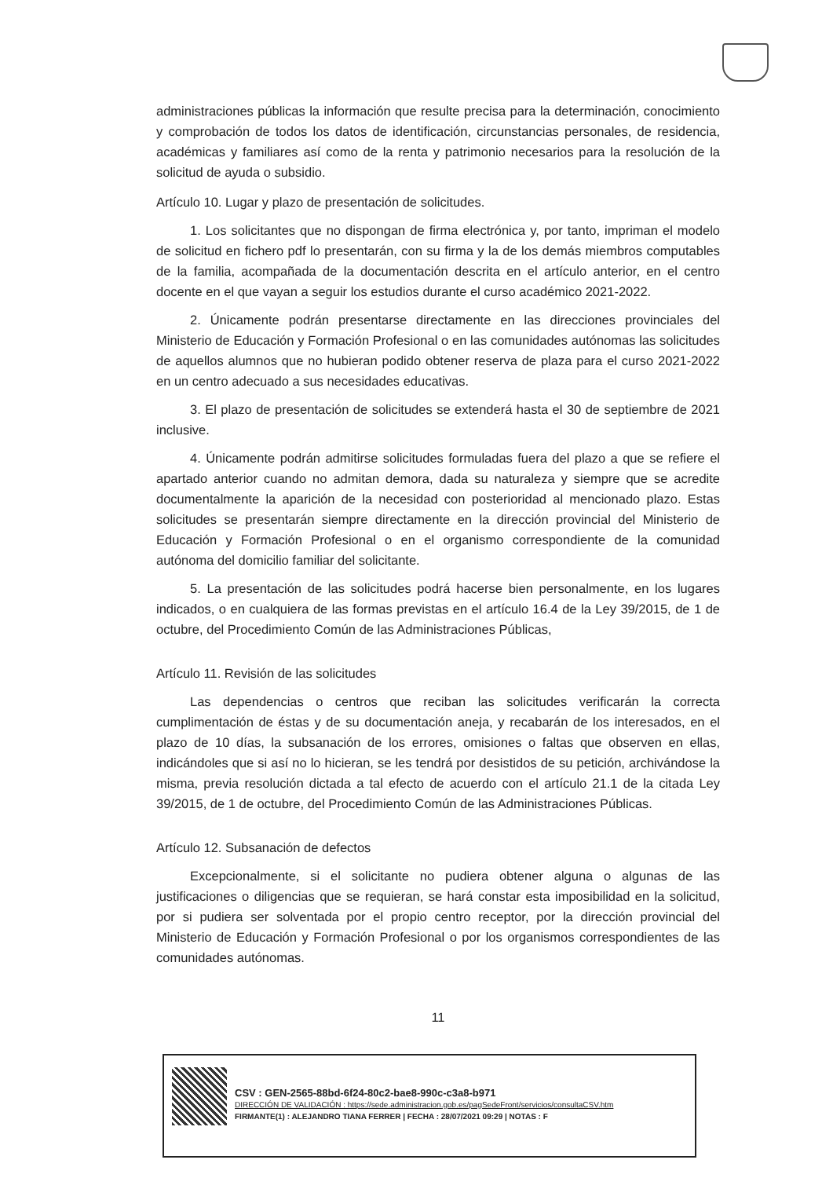administraciones públicas la información que resulte precisa para la determinación, conocimiento y comprobación de todos los datos de identificación, circunstancias personales, de residencia, académicas y familiares así como de la renta y patrimonio necesarios para la resolución de la solicitud de ayuda o subsidio.
Artículo 10. Lugar y plazo de presentación de solicitudes.
1. Los solicitantes que no dispongan de firma electrónica y, por tanto, impriman el modelo de solicitud en fichero pdf lo presentarán, con su firma y la de los demás miembros computables de la familia, acompañada de la documentación descrita en el artículo anterior, en el centro docente en el que vayan a seguir los estudios durante el curso académico 2021-2022.
2. Únicamente podrán presentarse directamente en las direcciones provinciales del Ministerio de Educación y Formación Profesional o en las comunidades autónomas las solicitudes de aquellos alumnos que no hubieran podido obtener reserva de plaza para el curso 2021-2022 en un centro adecuado a sus necesidades educativas.
3. El plazo de presentación de solicitudes se extenderá hasta el 30 de septiembre de 2021 inclusive.
4. Únicamente podrán admitirse solicitudes formuladas fuera del plazo a que se refiere el apartado anterior cuando no admitan demora, dada su naturaleza y siempre que se acredite documentalmente la aparición de la necesidad con posterioridad al mencionado plazo. Estas solicitudes se presentarán siempre directamente en la dirección provincial del Ministerio de Educación y Formación Profesional o en el organismo correspondiente de la comunidad autónoma del domicilio familiar del solicitante.
5. La presentación de las solicitudes podrá hacerse bien personalmente, en los lugares indicados, o en cualquiera de las formas previstas en el artículo 16.4 de la Ley 39/2015, de 1 de octubre, del Procedimiento Común de las Administraciones Públicas,
Artículo 11. Revisión de las solicitudes
Las dependencias o centros que reciban las solicitudes verificarán la correcta cumplimentación de éstas y de su documentación aneja, y recabarán de los interesados, en el plazo de 10 días, la subsanación de los errores, omisiones o faltas que observen en ellas, indicándoles que si así no lo hicieran, se les tendrá por desistidos de su petición, archivándose la misma, previa resolución dictada a tal efecto de acuerdo con el artículo 21.1 de la citada Ley 39/2015, de 1 de octubre, del Procedimiento Común de las Administraciones Públicas.
Artículo 12. Subsanación de defectos
Excepcionalmente, si el solicitante no pudiera obtener alguna o algunas de las justificaciones o diligencias que se requieran, se hará constar esta imposibilidad en la solicitud, por si pudiera ser solventada por el propio centro receptor, por la dirección provincial del Ministerio de Educación y Formación Profesional o por los organismos correspondientes de las comunidades autónomas.
11
CSV : GEN-2565-88bd-6f24-80c2-bae8-990c-c3a8-b971
DIRECCIÓN DE VALIDACIÓN : https://sede.administracion.gob.es/pagSedeFront/servicios/consultaCSV.htm
FIRMANTE(1) : ALEJANDRO TIANA FERRER | FECHA : 28/07/2021 09:29 | NOTAS : F